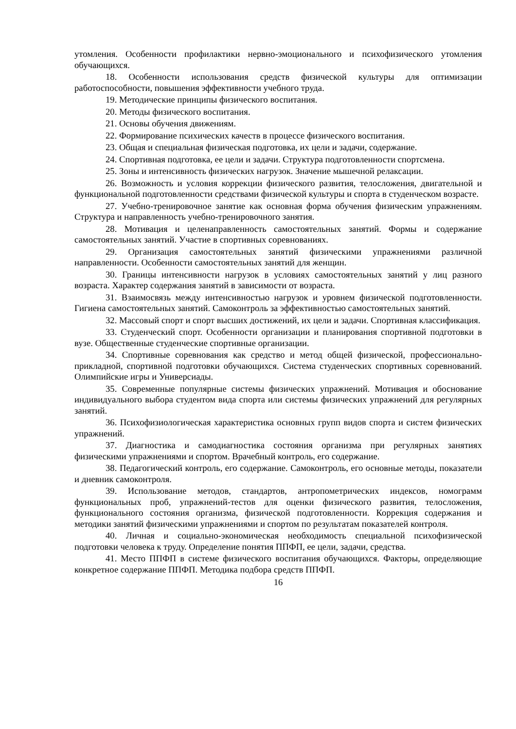утомления. Особенности профилактики нервно-эмоционального и психофизического утомления обучающихся.
18. Особенности использования средств физической культуры для оптимизации работоспособности, повышения эффективности учебного труда.
19. Методические принципы физического воспитания.
20. Методы физического воспитания.
21. Основы обучения движениям.
22. Формирование психических качеств в процессе физического воспитания.
23. Общая и специальная физическая подготовка, их цели и задачи, содержание.
24. Спортивная подготовка, ее цели и задачи. Структура подготовленности спортсмена.
25. Зоны и интенсивность физических нагрузок. Значение мышечной релаксации.
26. Возможность и условия коррекции физического развития, телосложения, двигательной и функциональной подготовленности средствами физической культуры и спорта в студенческом возрасте.
27. Учебно-тренировочное занятие как основная форма обучения физическим упражнениям. Структура и направленность учебно-тренировочного занятия.
28. Мотивация и целенаправленность самостоятельных занятий. Формы и содержание самостоятельных занятий. Участие в спортивных соревнованиях.
29. Организация самостоятельных занятий физическими упражнениями различной направленности. Особенности самостоятельных занятий для женщин.
30. Границы интенсивности нагрузок в условиях самостоятельных занятий у лиц разного возраста. Характер содержания занятий в зависимости от возраста.
31. Взаимосвязь между интенсивностью нагрузок и уровнем физической подготовленности. Гигиена самостоятельных занятий. Самоконтроль за эффективностью самостоятельных занятий.
32. Массовый спорт и спорт высших достижений, их цели и задачи. Спортивная классификация.
33. Студенческий спорт. Особенности организации и планирования спортивной подготовки в вузе. Общественные студенческие спортивные организации.
34. Спортивные соревнования как средство и метод общей физической, профессионально-прикладной, спортивной подготовки обучающихся. Система студенческих спортивных соревнований. Олимпийские игры и Универсиады.
35. Современные популярные системы физических упражнений. Мотивация и обоснование индивидуального выбора студентом вида спорта или системы физических упражнений для регулярных занятий.
36. Психофизиологическая характеристика основных групп видов спорта и систем физических упражнений.
37. Диагностика и самодиагностика состояния организма при регулярных занятиях физическими упражнениями и спортом. Врачебный контроль, его содержание.
38. Педагогический контроль, его содержание. Самоконтроль, его основные методы, показатели и дневник самоконтроля.
39. Использование методов, стандартов, антропометрических индексов, номограмм функциональных проб, упражнений-тестов для оценки физического развития, телосложения, функционального состояния организма, физической подготовленности. Коррекция содержания и методики занятий физическими упражнениями и спортом по результатам показателей контроля.
40. Личная и социально-экономическая необходимость специальной психофизической подготовки человека к труду. Определение понятия ППФП, ее цели, задачи, средства.
41. Место ППФП в системе физического воспитания обучающихся. Факторы, определяющие конкретное содержание ППФП. Методика подбора средств ППФП.
16